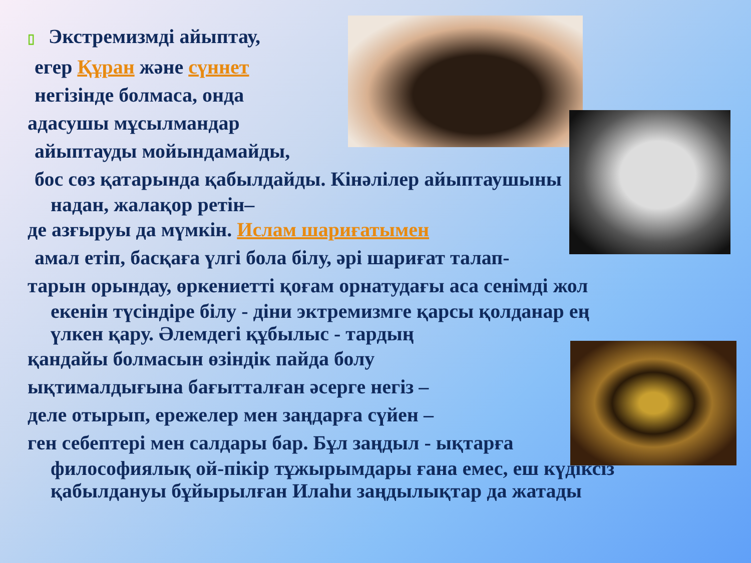▯ Экстремизмді айыптау,
егер Құран және сүннет
негізінде болмаса, онда
адасушы мұсылмандар
айыптауды мойындамайды,
бос сөз қатарында қабылдайды. Кінәлілер айыптаушыны
надан, жалақор ретін–
де азғыруы да мүмкін. Ислам шариғатымен
амал етіп, басқаға үлгі бола білу, әрі шариғат талап-
тарын орындау, өркениетті қоғам орнатудағы аса сенімді жол
екенін түсіндіре білу - діни эктремизмге қарсы қолданар ең
үлкен қару. Әлемдегі құбылыс - тардың
қандайы болмасын өзіндік пайда болу
ықтималдығына бағытталған әсерге негіз –
деле отырып, ережелер мен заңдарға сүйен –
ген себептері мен салдары бар. Бұл заңдыл - ықтарға
философиялық ой-пікір тұжырымдары ғана емес, еш күдіксіз
қабылдануы бұйырылған Илаһи заңдылықтар да жатады